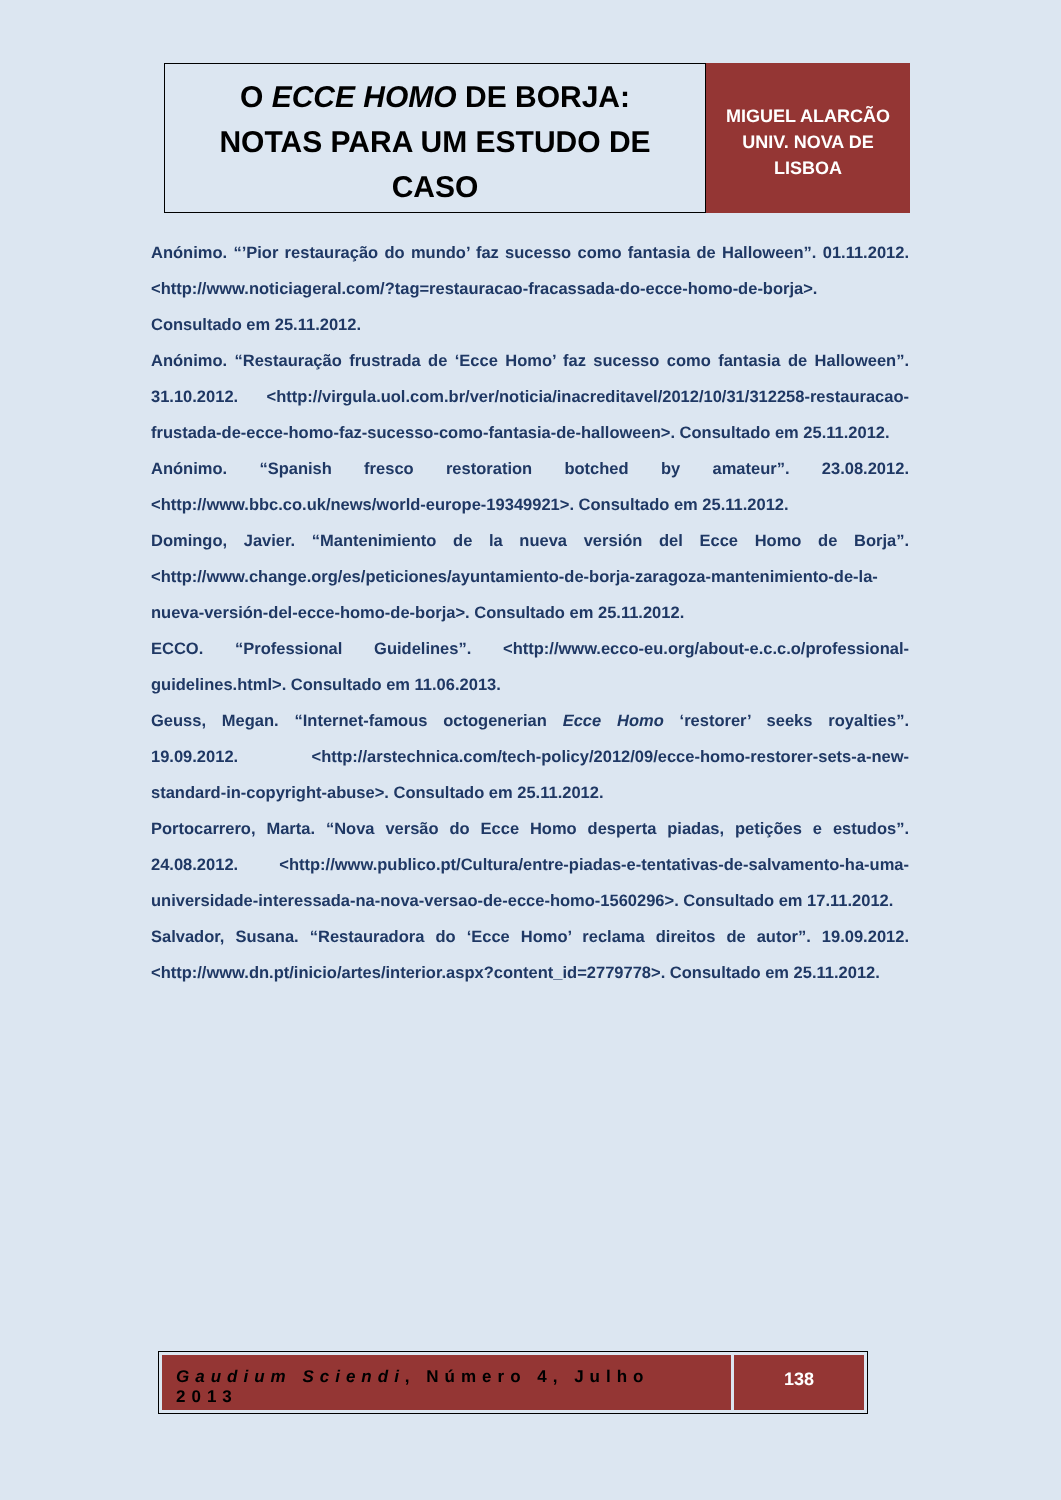O ECCE HOMO DE BORJA:
NOTAS PARA UM ESTUDO DE
CASO
MIGUEL ALARCÃO
UNIV. NOVA DE
LISBOA
Anónimo. “’Pior restauração do mundo’ faz sucesso como fantasia de Halloween”. 01.11.2012. <http://www.noticiageral.com/?tag=restauracao-fracassada-do-ecce-homo-de-borja>. Consultado em 25.11.2012.
Anónimo. “Restauração frustrada de ‘Ecce Homo’ faz sucesso como fantasia de Halloween”. 31.10.2012. <http://virgula.uol.com.br/ver/noticia/inacreditavel/2012/10/31/312258-restauracao-frustada-de-ecce-homo-faz-sucesso-como-fantasia-de-halloween>. Consultado em 25.11.2012.
Anónimo. “Spanish fresco restoration botched by amateur”. 23.08.2012. <http://www.bbc.co.uk/news/world-europe-19349921>. Consultado em 25.11.2012.
Domingo, Javier. “Mantenimiento de la nueva versión del Ecce Homo de Borja”. <http://www.change.org/es/peticiones/ayuntamiento-de-borja-zaragoza-mantenimiento-de-la-nueva-versión-del-ecce-homo-de-borja>. Consultado em 25.11.2012.
ECCO. “Professional Guidelines”. <http://www.ecco-eu.org/about-e.c.c.o/professional-guidelines.html>. Consultado em 11.06.2013.
Geuss, Megan. “Internet-famous octogenerian Ecce Homo ‘restorer’ seeks royalties”. 19.09.2012. <http://arstechnica.com/tech-policy/2012/09/ecce-homo-restorer-sets-a-new-standard-in-copyright-abuse>. Consultado em 25.11.2012.
Portocarrero, Marta. “Nova versão do Ecce Homo desperta piadas, petições e estudos”. 24.08.2012. <http://www.publico.pt/Cultura/entre-piadas-e-tentativas-de-salvamento-ha-uma-universidade-interessada-na-nova-versao-de-ecce-homo-1560296>. Consultado em 17.11.2012.
Salvador, Susana. “Restauradora do ‘Ecce Homo’ reclama direitos de autor”. 19.09.2012. <http://www.dn.pt/inicio/artes/interior.aspx?content_id=2779778>. Consultado em 25.11.2012.
Gaudium Sciendi, Número 4, Julho 2013
138